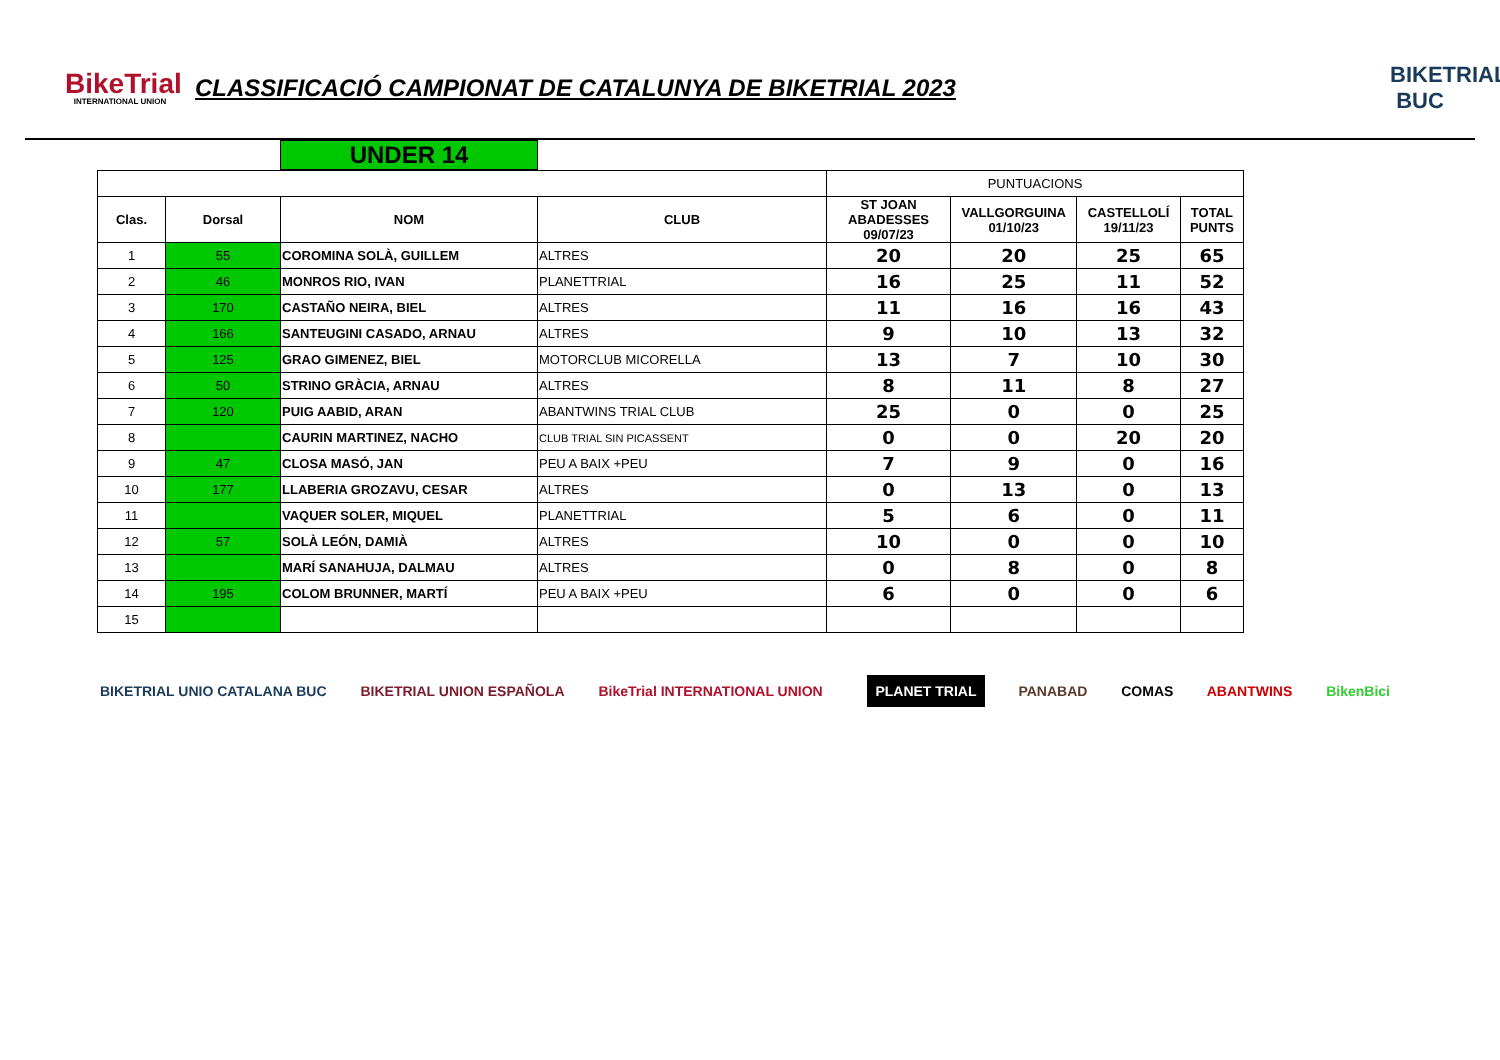BikeTrial
INTERNATIONAL UNION
CLASSIFICACIÓ CAMPIONAT DE CATALUNYA DE BIKETRIAL 2023
BIKETRIAL
BUC
UNDER 14
| | | | | PUNTUACIONS | | | |
| Clas. | Dorsal | NOM | CLUB | ST JOAN ABADESSES 09/07/23 | VALLGORGUINA 01/10/23 | CASTELLOLÍ 19/11/23 | TOTAL PUNTS |
| 1 | 55 | COROMINA SOLÀ, GUILLEM | ALTRES | 20 | 20 | 25 | 65 |
| 2 | 46 | MONROS RIO, IVAN | PLANETTRIAL | 16 | 25 | 11 | 52 |
| 3 | 170 | CASTAÑO NEIRA, BIEL | ALTRES | 11 | 16 | 16 | 43 |
| 4 | 166 | SANTEUGINI CASADO, ARNAU | ALTRES | 9 | 10 | 13 | 32 |
| 5 | 125 | GRAO GIMENEZ, BIEL | MOTORCLUB MICORELLA | 13 | 7 | 10 | 30 |
| 6 | 50 | STRINO GRÀCIA, ARNAU | ALTRES | 8 | 11 | 8 | 27 |
| 7 | 120 | PUIG AABID, ARAN | ABANTWINS TRIAL CLUB | 25 | 0 | 0 | 25 |
| 8 | | CAURIN MARTINEZ, NACHO | CLUB TRIAL SIN PICASSENT | 0 | 0 | 20 | 20 |
| 9 | 47 | CLOSA MASÓ, JAN | PEU A BAIX +PEU | 7 | 9 | 0 | 16 |
| 10 | 177 | LLABERIA GROZAVU, CESAR | ALTRES | 0 | 13 | 0 | 13 |
| 11 | | VAQUER SOLER, MIQUEL | PLANETTRIAL | 5 | 6 | 0 | 11 |
| 12 | 57 | SOLÀ LEÓN, DAMIÀ | ALTRES | 10 | 0 | 0 | 10 |
| 13 | | MARÍ SANAHUJA, DALMAU | ALTRES | 0 | 8 | 0 | 8 |
| 14 | 195 | COLOM BRUNNER, MARTÍ | PEU A BAIX +PEU | 6 | 0 | 0 | 6 |
| 15 | | | | | | | |
BIKETRIAL UNIO CATALANA BUC BIKETRIAL UNION ESPAÑOLA BikeTrial INTERNATIONAL UNION
PLANET TRIAL PANABAD COMAS ABANTWINS BikenBici